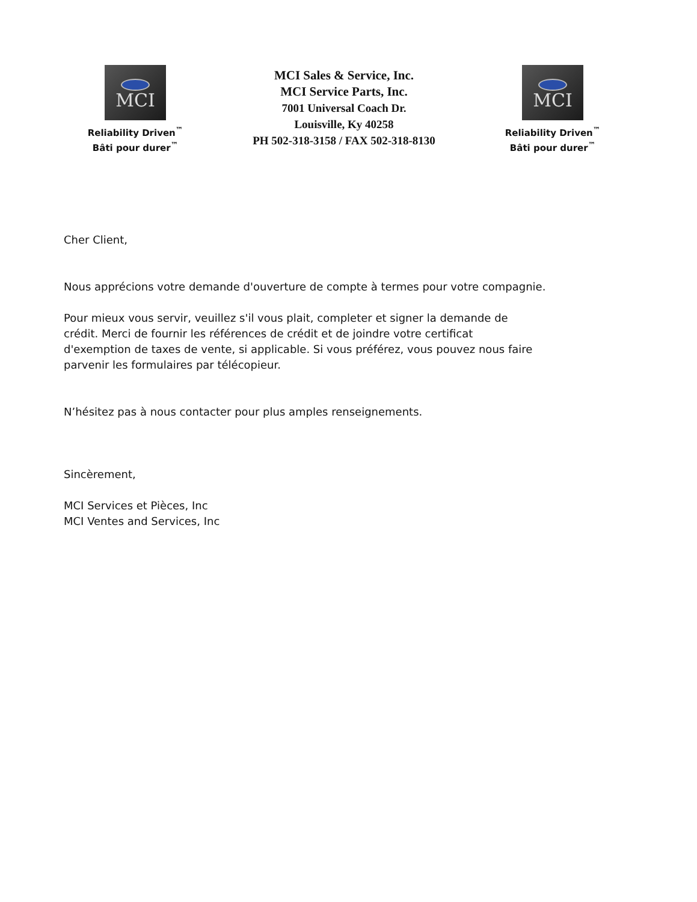MCI
Reliability Driven<sup>™</sup>
Bâti pour durer<sup>™</sup>
MCI Sales & Service, Inc.
MCI Service Parts, Inc.
7001 Universal Coach Dr.
Louisville, Ky 40258
PH 502-318-3158 / FAX 502-318-8130
MCI
Reliability Driven<sup>™</sup>
Bâti pour durer<sup>™</sup>
Cher Client,
Nous apprécions votre demande d'ouverture de compte à termes pour votre compagnie.
Pour mieux vous servir, veuillez s'il vous plait, completer et signer la demande de
crédit. Merci de fournir les références de crédit et de joindre votre certificat
d'exemption de taxes de vente, si applicable. Si vous préférez, vous pouvez nous faire
parvenir les formulaires par télécopieur.
N’hésitez pas à nous contacter pour plus amples renseignements.
Sincèrement,
MCI Services et Pièces, Inc
MCI Ventes and Services, Inc